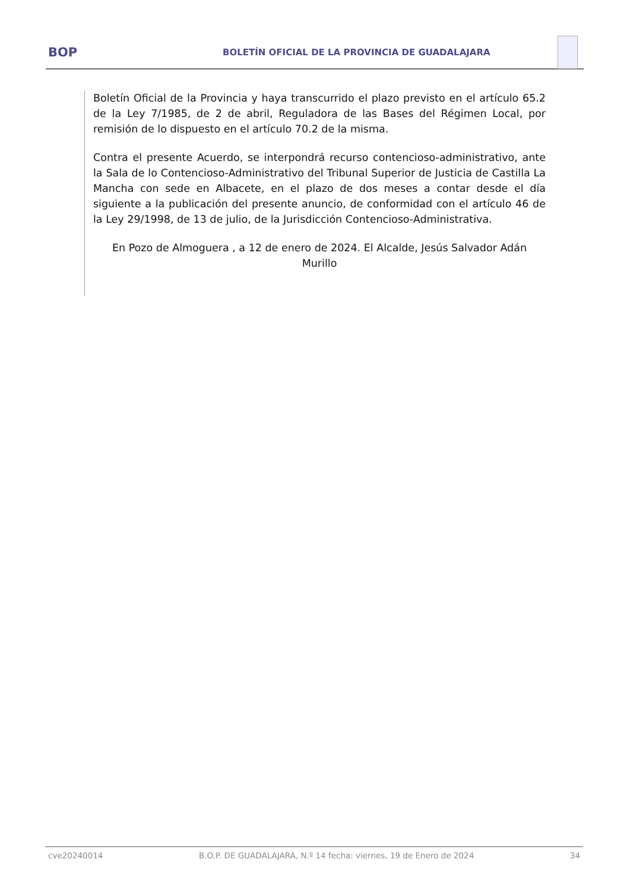BOP
BOLETÍN OFICIAL DE LA PROVINCIA DE GUADALAJARA
Boletín Oficial de la Provincia y haya transcurrido el plazo previsto en el artículo 65.2 de la Ley 7/1985, de 2 de abril, Reguladora de las Bases del Régimen Local, por remisión de lo dispuesto en el artículo 70.2 de la misma.
Contra el presente Acuerdo, se interpondrá recurso contencioso-administrativo, ante la Sala de lo Contencioso-Administrativo del Tribunal Superior de Justicia de Castilla La Mancha con sede en Albacete, en el plazo de dos meses a contar desde el día siguiente a la publicación del presente anuncio, de conformidad con el artículo 46 de la Ley 29/1998, de 13 de julio, de la Jurisdicción Contencioso-Administrativa.
En Pozo de Almoguera , a 12 de enero de 2024. El Alcalde, Jesús Salvador Adán Murillo
cve20240014 B.O.P. DE GUADALAJARA, N.º 14 fecha: viernes, 19 de Enero de 2024 34